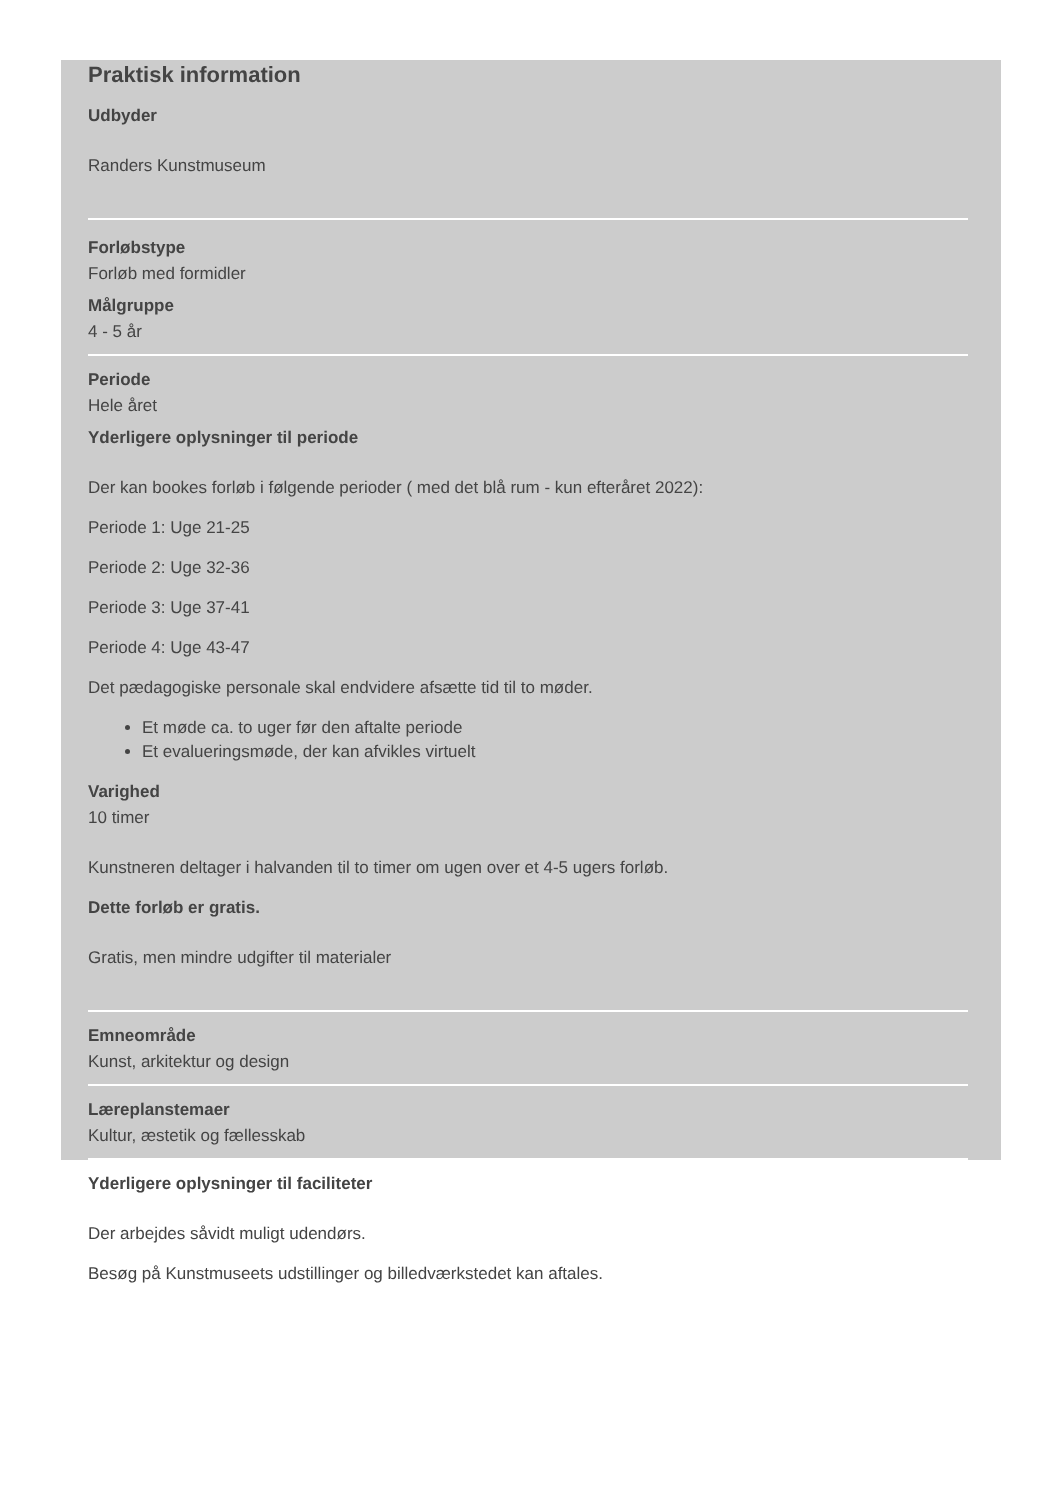Praktisk information
Udbyder
Randers Kunstmuseum
Forløbstype
Forløb med formidler
Målgruppe
4 - 5 år
Periode
Hele året
Yderligere oplysninger til periode
Der kan bookes forløb i følgende perioder ( med det blå rum - kun efteråret 2022):
Periode 1: Uge 21-25
Periode 2: Uge 32-36
Periode 3: Uge 37-41
Periode 4: Uge 43-47
Det pædagogiske personale skal endvidere afsætte tid til to møder.
Et møde ca. to uger før den aftalte periode
Et evalueringsmøde, der kan afvikles virtuelt
Varighed
10 timer
Kunstneren deltager i halvanden til to timer om ugen over et 4-5 ugers forløb.
Dette forløb er gratis.
Gratis, men mindre udgifter til materialer
Emneområde
Kunst, arkitektur og design
Læreplanstemaer
Kultur, æstetik og fællesskab
Yderligere oplysninger til faciliteter
Der arbejdes såvidt muligt udendørs.
Besøg på Kunstmuseets udstillinger og billedværkstedet kan aftales.